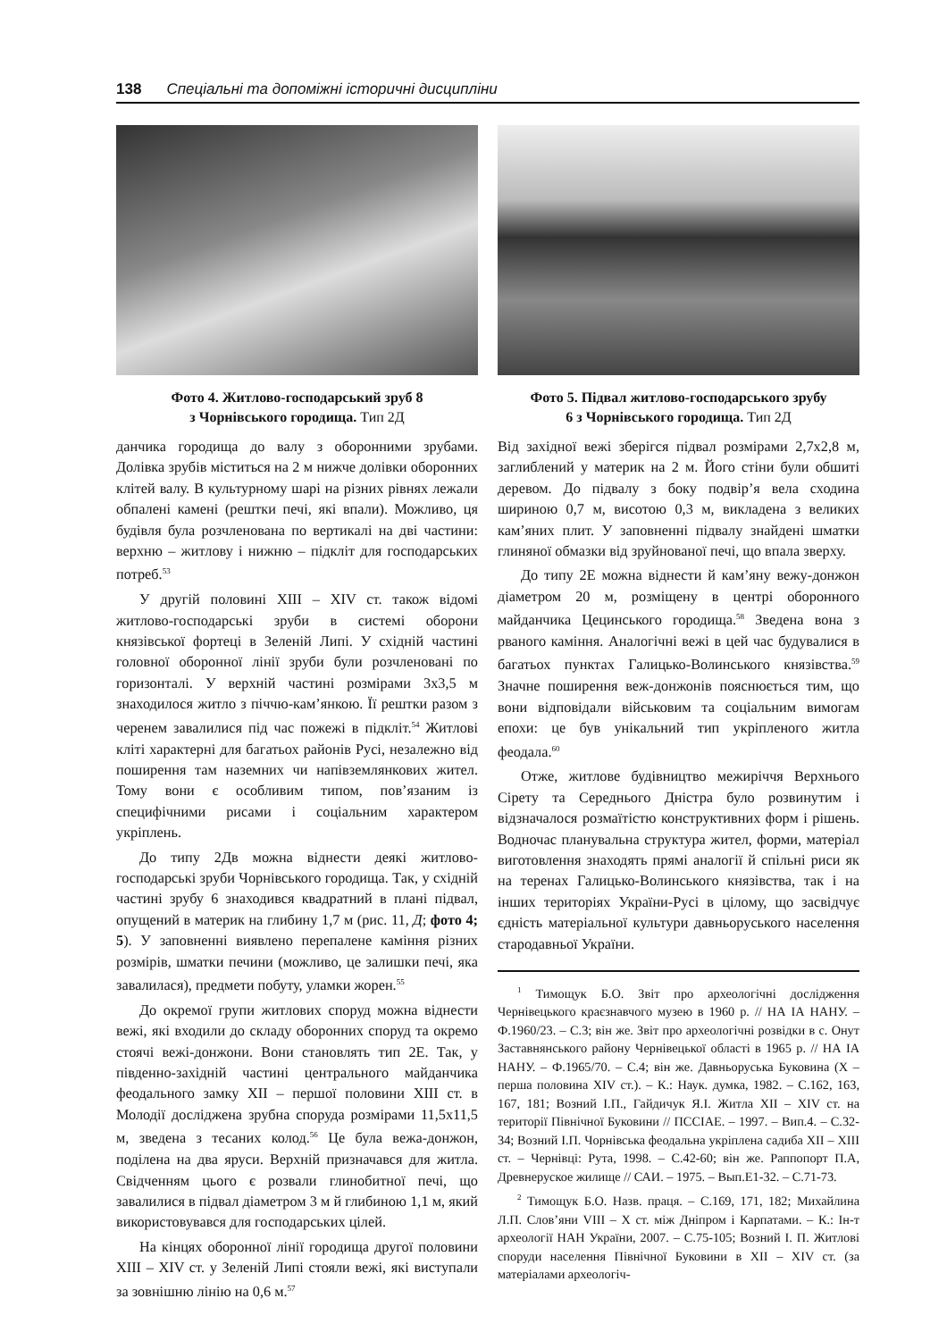138 Спеціальні та допоміжні історичні дисципліни
Фото 4. Житлово-господарський зруб 8
з Чорнівського городища. Тип 2Д
данчика городища до валу з оборонними зрубами. Долівка зрубів міститься на 2 м нижче долівки оборонних клітей валу. В культурному шарі на різних рівнях лежали обпалені камені (рештки печі, які впали). Можливо, ця будівля була розчленована по вертикалі на дві частини: верхню – житлову і нижню – підкліт для господарських потреб.<sup>53</sup>
У другій половині XIII – XIV ст. також відомі житлово-господарські зруби в системі оборони князівської фортеці в Зеленій Липі. У східній частині головної оборонної лінії зруби були розчленовані по горизонталі. У верхній частині розмірами 3х3,5 м знаходилося житло з піччю-кам’янкою. Її рештки разом з черенем завалилися під час пожежі в підкліт.<sup>54</sup> Житлові кліті характерні для багатьох районів Русі, незалежно від поширення там наземних чи напівземлянкових жител. Тому вони є особливим типом, пов’язаним із специфічними рисами і соціальним характером укріплень.
До типу 2Дв можна віднести деякі житлово-господарські зруби Чорнівського городища. Так, у східній частині зрубу 6 знаходився квадратний в плані підвал, опущений в материк на глибину 1,7 м (рис. 11, Д; фото 4; 5). У заповненні виявлено перепалене каміння різних розмірів, шматки печини (можливо, це залишки печі, яка завалилася), предмети побуту, уламки жорен.<sup>55</sup>
До окремої групи житлових споруд можна віднести вежі, які входили до складу оборонних споруд та окремо стоячі вежі-донжони. Вони становлять тип 2Е. Так, у південно-західній частині центрального майданчика феодального замку XII – першої половини XIII ст. в Молодії досліджена зрубна споруда розмірами 11,5х11,5 м, зведена з тесаних колод.<sup>56</sup> Це була вежа-донжон, поділена на два яруси. Верхній призначався для житла. Свідченням цього є розвали глинобитної печі, що завалилися в підвал діаметром 3 м й глибиною 1,1 м, який використовувався для господарських цілей.
На кінцях оборонної лінії городища другої половини XIII – XIV ст. у Зеленій Липі стояли вежі, які виступали за зовнішню лінію на 0,6 м.<sup>57</sup>
Фото 5. Підвал житлово-господарського зрубу
6 з Чорнівського городища. Тип 2Д
Від західної вежі зберігся підвал розмірами 2,7х2,8 м, заглиблений у материк на 2 м. Його стіни були обшиті деревом. До підвалу з боку подвір’я вела сходина шириною 0,7 м, висотою 0,3 м, викладена з великих кам’яних плит. У заповненні підвалу знайдені шматки глиняної обмазки від зруйнованої печі, що впала зверху.
До типу 2Е можна віднести й кам’яну вежу-донжон діаметром 20 м, розміщену в центрі оборонного майданчика Цецинського городища.<sup>58</sup> Зведена вона з рваного каміння. Аналогічні вежі в цей час будувалися в багатьох пунктах Галицько-Волинського князівства.<sup>59</sup> Значне поширення веж-донжонів пояснюється тим, що вони відповідали військовим та соціальним вимогам епохи: це був унікальний тип укріпленого житла феодала.<sup>60</sup>
Отже, житлове будівництво межиріччя Верхнього Сірету та Середнього Дністра було розвинутим і відзначалося розмаїтістю конструктивних форм і рішень. Водночас планувальна структура жител, форми, матеріал виготовлення знаходять прямі аналогії й спільні риси як на теренах Галицько-Волинського князівства, так і на інших територіях України-Русі в цілому, що засвідчує єдність матеріальної культури давньоруського населення стародавньої України.
<sup>1</sup> Тимощук Б.О. Звіт про археологічні дослідження Чернівецького краєзнавчого музею в 1960 р. // НА ІА НАНУ. – Ф.1960/23. – С.3; він же. Звіт про археологічні розвідки в с. Онут Заставнянського району Чернівецької області в 1965 р. // НА ІА НАНУ. – Ф.1965/70. – С.4; він же. Давньоруська Буковина (X – перша половина XIV ст.). – К.: Наук. думка, 1982. – С.162, 163, 167, 181; Возний І.П., Гайдичук Я.І. Житла XII – XIV ст. на території Північної Буковини // ПССІАЕ. – 1997. – Вип.4. – С.32-34; Возний І.П. Чорнівська феодальна укріплена садиба XII – XIII ст. – Чернівці: Рута, 1998. – С.42-60; він же. Раппопорт П.А, Древнеруское жилище // САИ. – 1975. – Вып.Е1-32. – С.71-73.
<sup>2</sup> Тимощук Б.О. Назв. праця. – С.169, 171, 182; Михайлина Л.П. Слов’яни VIII – X ст. між Дніпром і Карпатами. – К.: Ін-т археології НАН України, 2007. – С.75-105; Возний І. П. Житлові споруди населення Північної Буковини в XII – XIV ст. (за матеріалами археологіч-